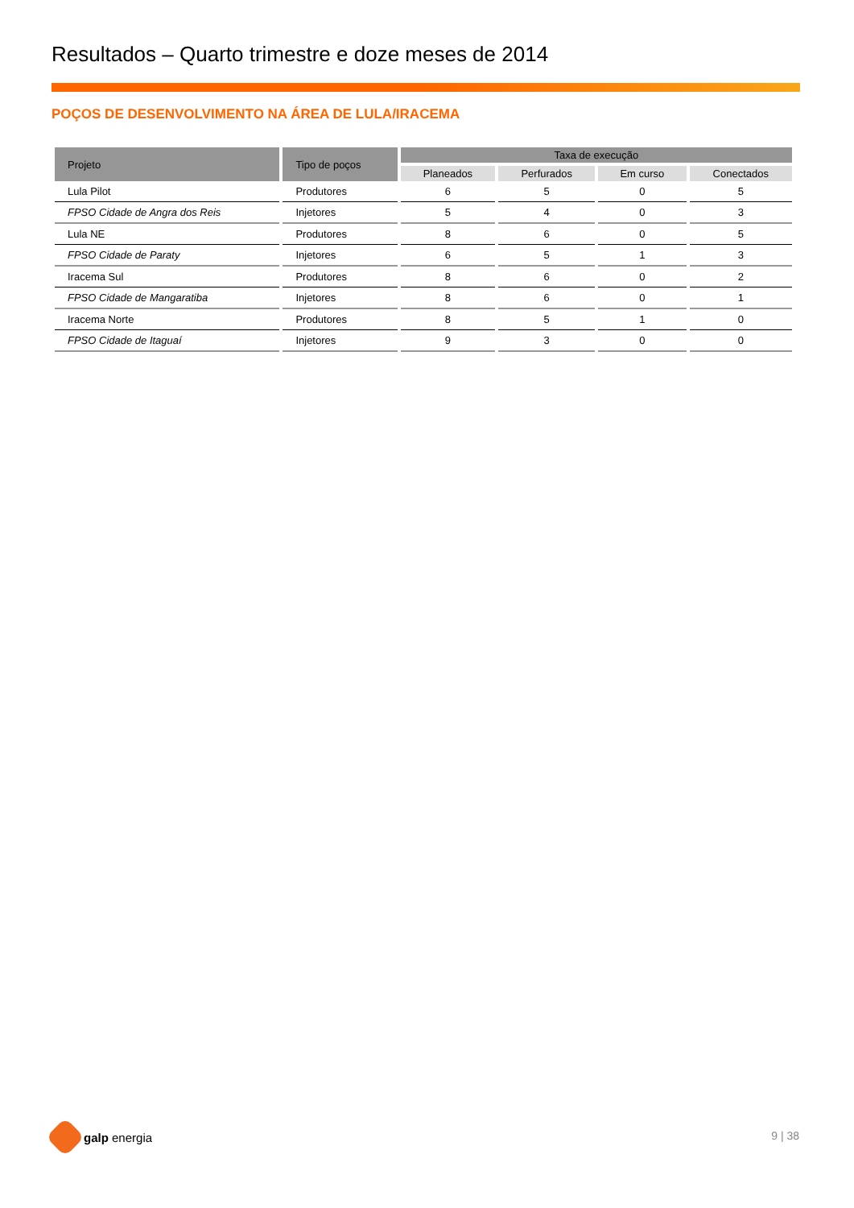Resultados – Quarto trimestre e doze meses de 2014
POÇOS DE DESENVOLVIMENTO NA ÁREA DE LULA/IRACEMA
| Projeto | Tipo de poços | Taxa de execução | | | |
| --- | --- | --- | --- | --- | --- |
| | | Planeados | Perfurados | Em curso | Conectados |
| Lula Pilot | Produtores | 6 | 5 | 0 | 5 |
| FPSO Cidade de Angra dos Reis | Injetores | 5 | 4 | 0 | 3 |
| Lula NE | Produtores | 8 | 6 | 0 | 5 |
| FPSO Cidade de Paraty | Injetores | 6 | 5 | 1 | 3 |
| Iracema Sul | Produtores | 8 | 6 | 0 | 2 |
| FPSO Cidade de Mangaratiba | Injetores | 8 | 6 | 0 | 1 |
| Iracema Norte | Produtores | 8 | 5 | 1 | 0 |
| FPSO Cidade de Itaguaí | Injetores | 9 | 3 | 0 | 0 |
galp energia 9 | 38